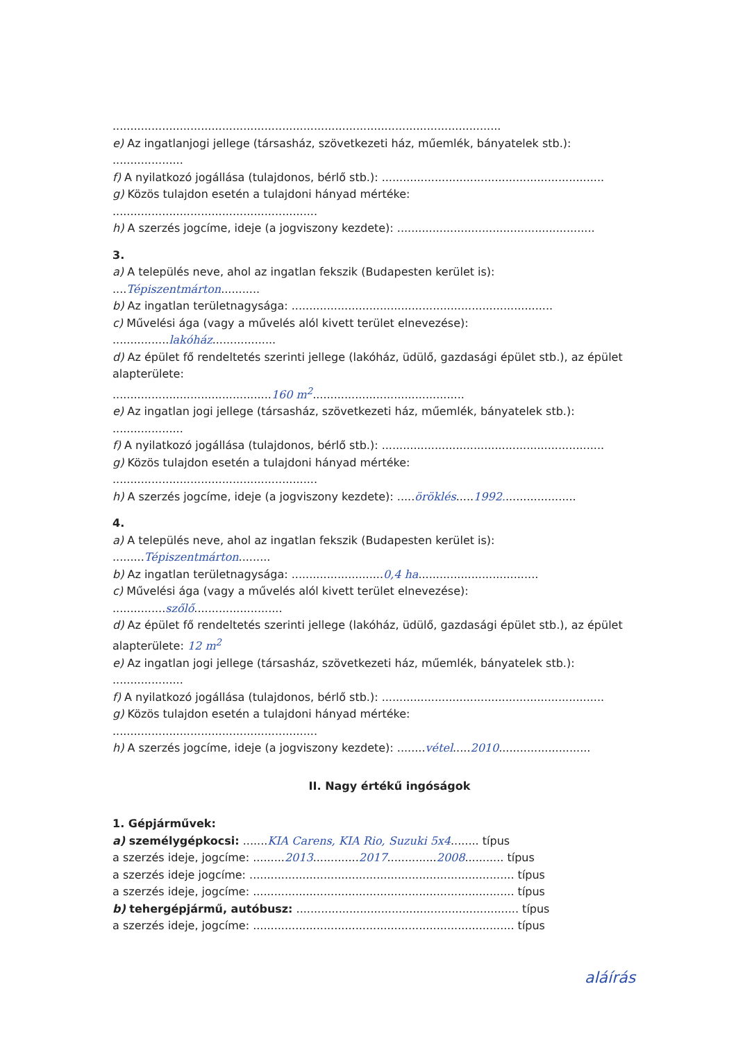..............................................................................................................
e) Az ingatlanjogi jellege (társasház, szövetkezeti ház, műemlék, bányatelek stb.):
....................
f) A nyilatkozó jogállása (tulajdonos, bérlő stb.): ...............................................................
g) Közös tulajdon esetén a tulajdoni hányad mértéke:
..........................................................
h) A szerzés jogcíme, ideje (a jogviszony kezdete): ........................................................
3.
a) A település neve, ahol az ingatlan fekszik (Budapesten kerület is):
....Tépiszentmárton...........
b) Az ingatlan területnagysága: ..........................................................................
c) Művelési ága (vagy a művelés alól kivett terület elnevezése):
................lakóház..................
d) Az épület fő rendeltetés szerinti jellege (lakóház, üdülő, gazdasági épület stb.), az épület alapterülete:
.............................................160 m<sup>2</sup>...........................................
e) Az ingatlan jogi jellege (társasház, szövetkezeti ház, műemlék, bányatelek stb.):
....................
f) A nyilatkozó jogállása (tulajdonos, bérlő stb.): ...............................................................
g) Közös tulajdon esetén a tulajdoni hányad mértéke:
..........................................................
h) A szerzés jogcíme, ideje (a jogviszony kezdete): .....öröklés.....1992.....................
4.
a) A település neve, ahol az ingatlan fekszik (Budapesten kerület is):
.........Tépiszentmárton.........
b) Az ingatlan területnagysága: ..........................0,4 ha..................................
c) Művelési ága (vagy a művelés alól kivett terület elnevezése):
...............szőlő.........................
d) Az épület fő rendeltetés szerinti jellege (lakóház, üdülő, gazdasági épület stb.), az épület alapterülete: 12 m<sup>2</sup>
e) Az ingatlan jogi jellege (társasház, szövetkezeti ház, műemlék, bányatelek stb.):
....................
f) A nyilatkozó jogállása (tulajdonos, bérlő stb.): ...............................................................
g) Közös tulajdon esetén a tulajdoni hányad mértéke:
..........................................................
h) A szerzés jogcíme, ideje (a jogviszony kezdete): ........vétel.....2010..........................
II. Nagy értékű ingóságok
1. Gépjárművek:
a) személygépkocsi: .......KIA Carens, KIA Rio, Suzuki 5x4........ típus
a szerzés ideje, jogcíme: .........2013.............2017..............2008........... típus
a szerzés ideje jogcíme: ........................................................................... típus
a szerzés ideje, jogcíme: .......................................................................... típus
b) tehergépjármű, autóbusz: ............................................................... típus
a szerzés ideje, jogcíme: .......................................................................... típus
aláírás